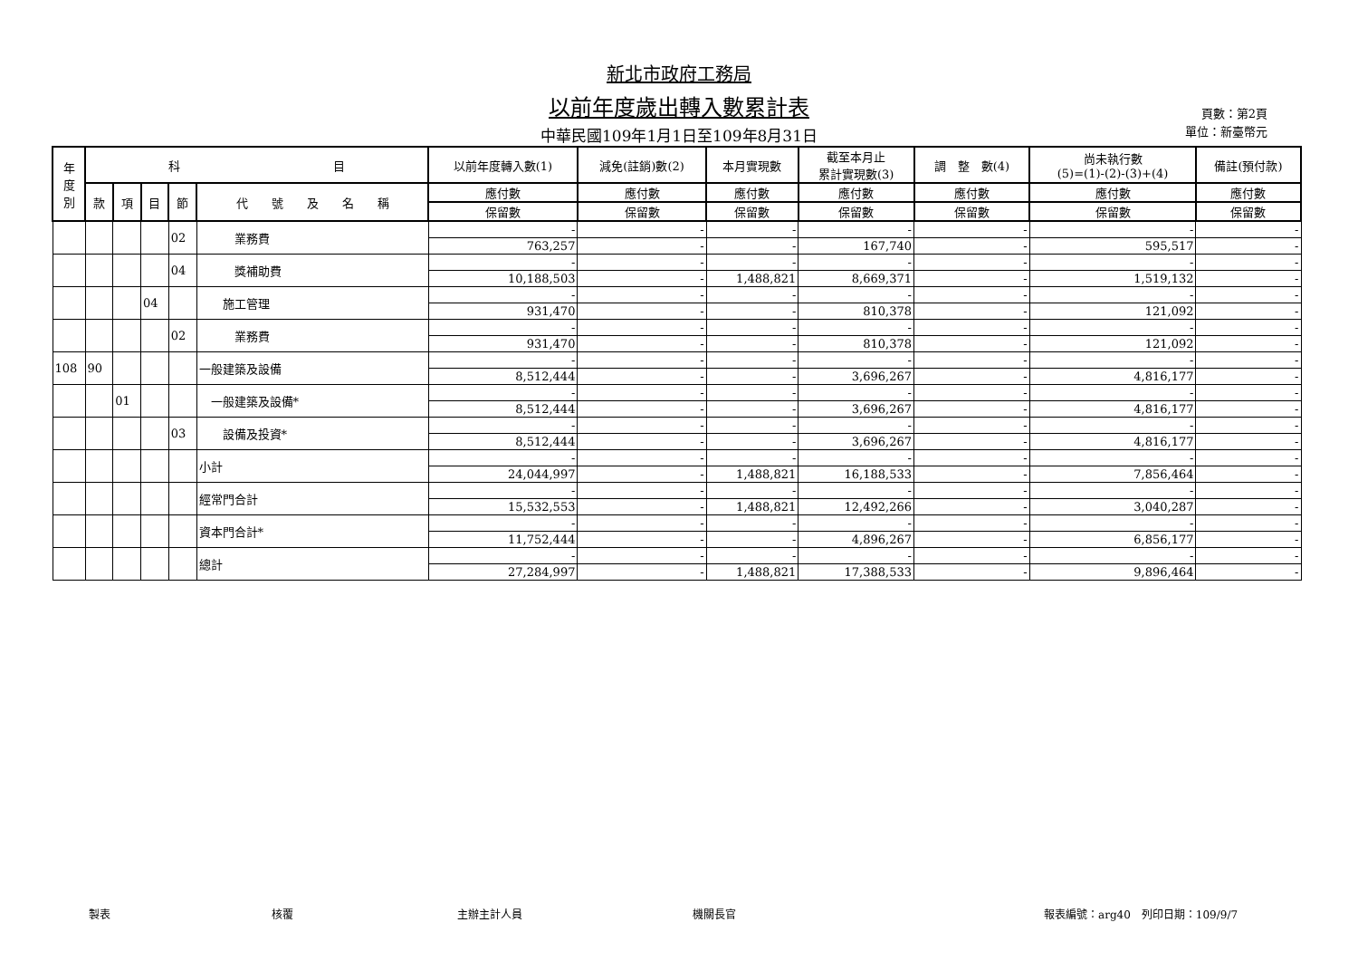新北市政府工務局
以前年度歲出轉入數累計表
中華民國109年1月1日至109年8月31日
頁數：第2頁
單位：新臺幣元
| 年 度 別 | 科 目 | | | | | 以前年度轉入數(1) | 減免(註銷)數(2) | 本月實現數 | 截至本月止 累計實現數(3) | 調 整 數(4) | 尚未執行數 (5)=(1)-(2)-(3)+(4) | 備註(預付款) |
| | 款 | 項 | 目 | 節 | 代 號 及 名 稱 | 應付數 | 應付數 | 應付數 | 應付數 | 應付數 | 應付數 | 應付數 |
| | | | | | | 保留數 | 保留數 | 保留數 | 保留數 | 保留數 | 保留數 | 保留數 |
| | | | | 02 | 業務費 | - | - | - | - | - | - | - |
| | | | | | | 763,257 | - | - | 167,740 | - | 595,517 | - |
| | | | | 04 | 獎補助費 | - | - | - | - | - | - | - |
| | | | | | | 10,188,503 | - | 1,488,821 | 8,669,371 | - | 1,519,132 | - |
| | | | 04 | | 施工管理 | - | - | - | - | - | - | - |
| | | | | | | 931,470 | - | - | 810,378 | - | 121,092 | - |
| | | | | 02 | 業務費 | - | - | - | - | - | - | - |
| | | | | | | 931,470 | - | - | 810,378 | - | 121,092 | - |
| 108 | 90 | | | | 一般建築及設備 | - | - | - | - | - | - | - |
| | | | | | | 8,512,444 | - | - | 3,696,267 | - | 4,816,177 | - |
| | | 01 | | | 一般建築及設備* | - | - | - | - | - | - | - |
| | | | | | | 8,512,444 | - | - | 3,696,267 | - | 4,816,177 | - |
| | | | | 03 | 設備及投資* | - | - | - | - | - | - | - |
| | | | | | | 8,512,444 | - | - | 3,696,267 | - | 4,816,177 | - |
| | | | | | 小計 | - | - | - | - | - | - | - |
| | | | | | | 24,044,997 | - | 1,488,821 | 16,188,533 | - | 7,856,464 | - |
| | | | | | 經常門合計 | - | - | - | - | - | - | - |
| | | | | | | 15,532,553 | - | 1,488,821 | 12,492,266 | - | 3,040,287 | - |
| | | | | | 資本門合計* | - | - | - | - | - | - | - |
| | | | | | | 11,752,444 | - | - | 4,896,267 | - | 6,856,177 | - |
| | | | | | 總計 | - | - | - | - | - | - | - |
| | | | | | | 27,284,997 | - | 1,488,821 | 17,388,533 | - | 9,896,464 | - |
製表 核覆 主辦主計人員 機關長官 報表編號：arg40　列印日期：109/9/7